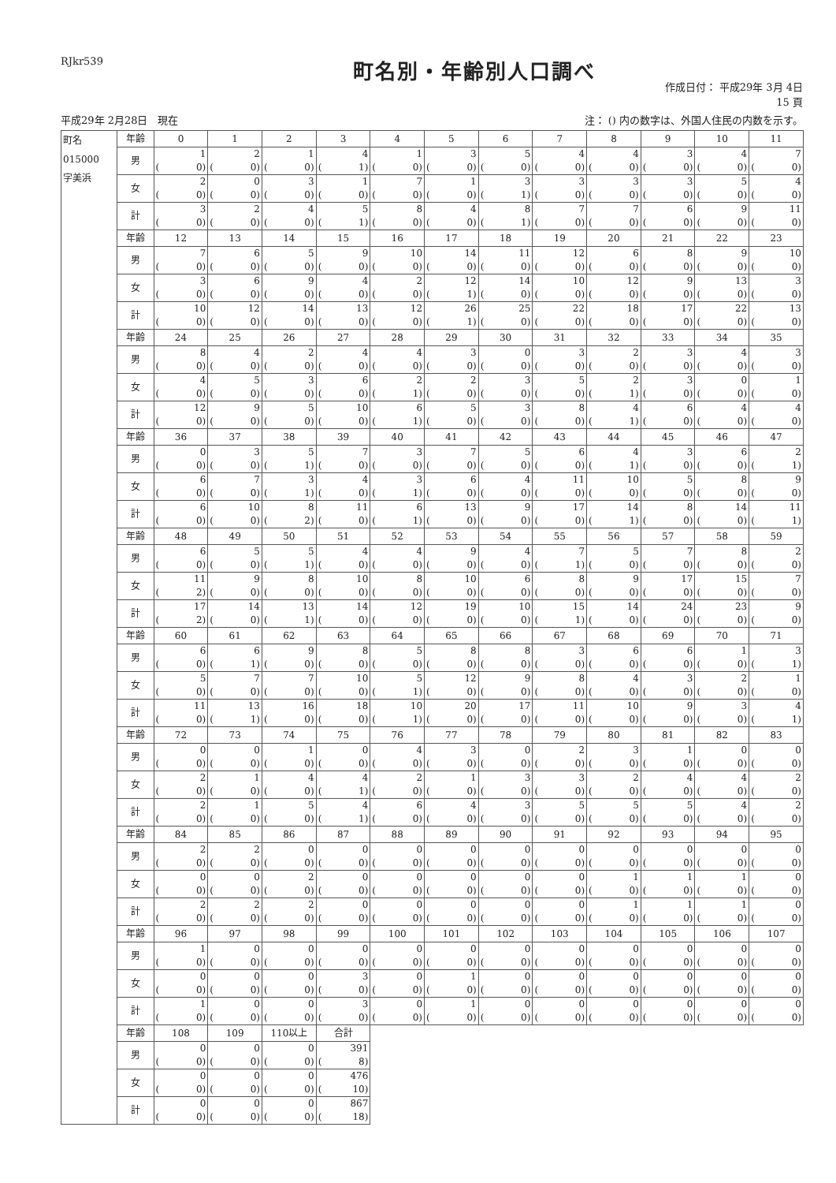RJkr539
町名別・年齢別人口調べ
作成日付： 平成29年 3月 4日
15 頁
平成29年 2月28日　現在 注： () 内の数字は、外国人住民の内数を示す。
| 町名 015000 字美浜 | 年齢 | 0 | 1 | 2 | 3 | 4 | 5 | 6 | 7 | 8 | 9 | 10 | 11 |
| | 男 | 1 ( 0) | 2 ( 0) | 1 ( 0) | 4 ( 1) | 1 ( 0) | 3 ( 0) | 5 ( 0) | 4 ( 0) | 4 ( 0) | 3 ( 0) | 4 ( 0) | 7 ( 0) |
| | 女 | 2 ( 0) | 0 ( 0) | 3 ( 0) | 1 ( 0) | 7 ( 0) | 1 ( 0) | 3 ( 1) | 3 ( 0) | 3 ( 0) | 3 ( 0) | 5 ( 0) | 4 ( 0) |
| | 計 | 3 ( 0) | 2 ( 0) | 4 ( 0) | 5 ( 1) | 8 ( 0) | 4 ( 0) | 8 ( 1) | 7 ( 0) | 7 ( 0) | 6 ( 0) | 9 ( 0) | 11 ( 0) |
| | 年齢 | 12 | 13 | 14 | 15 | 16 | 17 | 18 | 19 | 20 | 21 | 22 | 23 |
| | 男 | 7 ( 0) | 6 ( 0) | 5 ( 0) | 9 ( 0) | 10 ( 0) | 14 ( 0) | 11 ( 0) | 12 ( 0) | 6 ( 0) | 8 ( 0) | 9 ( 0) | 10 ( 0) |
| | 女 | 3 ( 0) | 6 ( 0) | 9 ( 0) | 4 ( 0) | 2 ( 0) | 12 ( 1) | 14 ( 0) | 10 ( 0) | 12 ( 0) | 9 ( 0) | 13 ( 0) | 3 ( 0) |
| | 計 | 10 ( 0) | 12 ( 0) | 14 ( 0) | 13 ( 0) | 12 ( 0) | 26 ( 1) | 25 ( 0) | 22 ( 0) | 18 ( 0) | 17 ( 0) | 22 ( 0) | 13 ( 0) |
| | 年齢 | 24 | 25 | 26 | 27 | 28 | 29 | 30 | 31 | 32 | 33 | 34 | 35 |
| | 男 | 8 ( 0) | 4 ( 0) | 2 ( 0) | 4 ( 0) | 4 ( 0) | 3 ( 0) | 0 ( 0) | 3 ( 0) | 2 ( 0) | 3 ( 0) | 4 ( 0) | 3 ( 0) |
| | 女 | 4 ( 0) | 5 ( 0) | 3 ( 0) | 6 ( 0) | 2 ( 1) | 2 ( 0) | 3 ( 0) | 5 ( 0) | 2 ( 1) | 3 ( 0) | 0 ( 0) | 1 ( 0) |
| | 計 | 12 ( 0) | 9 ( 0) | 5 ( 0) | 10 ( 0) | 6 ( 1) | 5 ( 0) | 3 ( 0) | 8 ( 0) | 4 ( 1) | 6 ( 0) | 4 ( 0) | 4 ( 0) |
| | 年齢 | 36 | 37 | 38 | 39 | 40 | 41 | 42 | 43 | 44 | 45 | 46 | 47 |
| | 男 | 0 ( 0) | 3 ( 0) | 5 ( 1) | 7 ( 0) | 3 ( 0) | 7 ( 0) | 5 ( 0) | 6 ( 0) | 4 ( 1) | 3 ( 0) | 6 ( 0) | 2 ( 1) |
| | 女 | 6 ( 0) | 7 ( 0) | 3 ( 1) | 4 ( 0) | 3 ( 1) | 6 ( 0) | 4 ( 0) | 11 ( 0) | 10 ( 0) | 5 ( 0) | 8 ( 0) | 9 ( 0) |
| | 計 | 6 ( 0) | 10 ( 0) | 8 ( 2) | 11 ( 0) | 6 ( 1) | 13 ( 0) | 9 ( 0) | 17 ( 0) | 14 ( 1) | 8 ( 0) | 14 ( 0) | 11 ( 1) |
| | 年齢 | 48 | 49 | 50 | 51 | 52 | 53 | 54 | 55 | 56 | 57 | 58 | 59 |
| | 男 | 6 ( 0) | 5 ( 0) | 5 ( 1) | 4 ( 0) | 4 ( 0) | 9 ( 0) | 4 ( 0) | 7 ( 1) | 5 ( 0) | 7 ( 0) | 8 ( 0) | 2 ( 0) |
| | 女 | 11 ( 2) | 9 ( 0) | 8 ( 0) | 10 ( 0) | 8 ( 0) | 10 ( 0) | 6 ( 0) | 8 ( 0) | 9 ( 0) | 17 ( 0) | 15 ( 0) | 7 ( 0) |
| | 計 | 17 ( 2) | 14 ( 0) | 13 ( 1) | 14 ( 0) | 12 ( 0) | 19 ( 0) | 10 ( 0) | 15 ( 1) | 14 ( 0) | 24 ( 0) | 23 ( 0) | 9 ( 0) |
| | 年齢 | 60 | 61 | 62 | 63 | 64 | 65 | 66 | 67 | 68 | 69 | 70 | 71 |
| | 男 | 6 ( 0) | 6 ( 1) | 9 ( 0) | 8 ( 0) | 5 ( 0) | 8 ( 0) | 8 ( 0) | 3 ( 0) | 6 ( 0) | 6 ( 0) | 1 ( 0) | 3 ( 1) |
| | 女 | 5 ( 0) | 7 ( 0) | 7 ( 0) | 10 ( 0) | 5 ( 1) | 12 ( 0) | 9 ( 0) | 8 ( 0) | 4 ( 0) | 3 ( 0) | 2 ( 0) | 1 ( 0) |
| | 計 | 11 ( 0) | 13 ( 1) | 16 ( 0) | 18 ( 0) | 10 ( 1) | 20 ( 0) | 17 ( 0) | 11 ( 0) | 10 ( 0) | 9 ( 0) | 3 ( 0) | 4 ( 1) |
| | 年齢 | 72 | 73 | 74 | 75 | 76 | 77 | 78 | 79 | 80 | 81 | 82 | 83 |
| | 男 | 0 ( 0) | 0 ( 0) | 1 ( 0) | 0 ( 0) | 4 ( 0) | 3 ( 0) | 0 ( 0) | 2 ( 0) | 3 ( 0) | 1 ( 0) | 0 ( 0) | 0 ( 0) |
| | 女 | 2 ( 0) | 1 ( 0) | 4 ( 0) | 4 ( 1) | 2 ( 0) | 1 ( 0) | 3 ( 0) | 3 ( 0) | 2 ( 0) | 4 ( 0) | 4 ( 0) | 2 ( 0) |
| | 計 | 2 ( 0) | 1 ( 0) | 5 ( 0) | 4 ( 1) | 6 ( 0) | 4 ( 0) | 3 ( 0) | 5 ( 0) | 5 ( 0) | 5 ( 0) | 4 ( 0) | 2 ( 0) |
| | 年齢 | 84 | 85 | 86 | 87 | 88 | 89 | 90 | 91 | 92 | 93 | 94 | 95 |
| | 男 | 2 ( 0) | 2 ( 0) | 0 ( 0) | 0 ( 0) | 0 ( 0) | 0 ( 0) | 0 ( 0) | 0 ( 0) | 0 ( 0) | 0 ( 0) | 0 ( 0) | 0 ( 0) |
| | 女 | 0 ( 0) | 0 ( 0) | 2 ( 0) | 0 ( 0) | 0 ( 0) | 0 ( 0) | 0 ( 0) | 0 ( 0) | 1 ( 0) | 1 ( 0) | 1 ( 0) | 0 ( 0) |
| | 計 | 2 ( 0) | 2 ( 0) | 2 ( 0) | 0 ( 0) | 0 ( 0) | 0 ( 0) | 0 ( 0) | 0 ( 0) | 1 ( 0) | 1 ( 0) | 1 ( 0) | 0 ( 0) |
| | 年齢 | 96 | 97 | 98 | 99 | 100 | 101 | 102 | 103 | 104 | 105 | 106 | 107 |
| | 男 | 1 ( 0) | 0 ( 0) | 0 ( 0) | 0 ( 0) | 0 ( 0) | 0 ( 0) | 0 ( 0) | 0 ( 0) | 0 ( 0) | 0 ( 0) | 0 ( 0) | 0 ( 0) |
| | 女 | 0 ( 0) | 0 ( 0) | 0 ( 0) | 3 ( 0) | 0 ( 0) | 1 ( 0) | 0 ( 0) | 0 ( 0) | 0 ( 0) | 0 ( 0) | 0 ( 0) | 0 ( 0) |
| | 計 | 1 ( 0) | 0 ( 0) | 0 ( 0) | 3 ( 0) | 0 ( 0) | 1 ( 0) | 0 ( 0) | 0 ( 0) | 0 ( 0) | 0 ( 0) | 0 ( 0) | 0 ( 0) |
| | 年齢 | 108 | 109 | 110以上 | 合計 | | | | | | | | |
| | 男 | 0 ( 0) | 0 ( 0) | 0 ( 0) | 391 ( 8) | | | | | | | | |
| | 女 | 0 ( 0) | 0 ( 0) | 0 ( 0) | 476 ( 10) | | | | | | | | |
| | 計 | 0 ( 0) | 0 ( 0) | 0 ( 0) | 867 ( 18) | | | | | | | | |